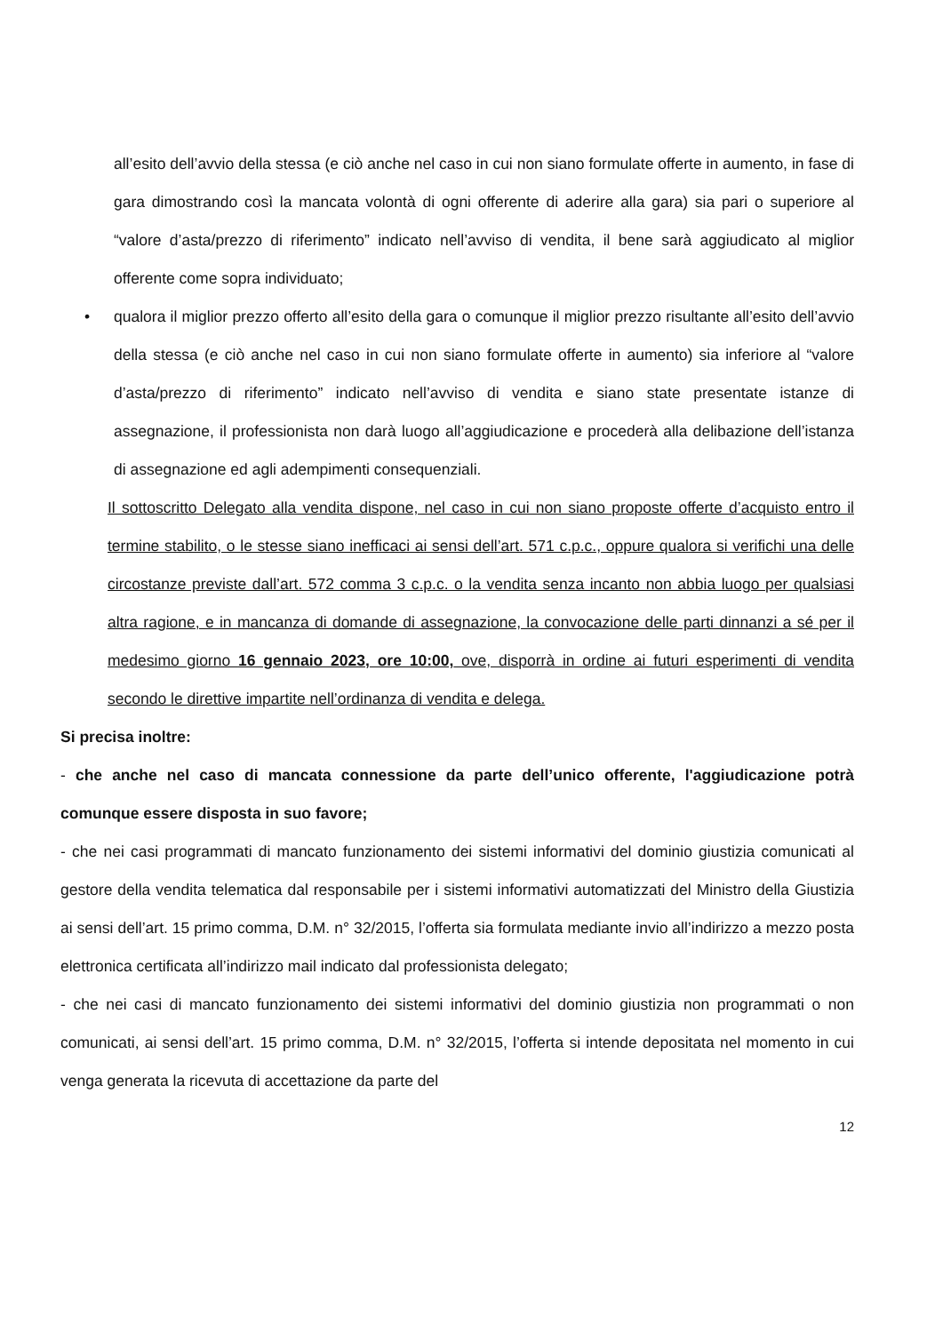all’esito dell’avvio della stessa (e ciò anche nel caso in cui non siano formulate offerte in aumento, in fase di gara dimostrando così la mancata volontà di ogni offerente di aderire alla gara) sia pari o superiore al “valore d’asta/prezzo di riferimento” indicato nell’avviso di vendita, il bene sarà aggiudicato al miglior offerente come sopra individuato;
• qualora il miglior prezzo offerto all’esito della gara o comunque il miglior prezzo risultante all’esito dell’avvio della stessa (e ciò anche nel caso in cui non siano formulate offerte in aumento) sia inferiore al “valore d’asta/prezzo di riferimento” indicato nell’avviso di vendita e siano state presentate istanze di assegnazione, il professionista non darà luogo all’aggiudicazione e procederà alla delibazione dell’istanza di assegnazione ed agli adempimenti consequenziali.
Il sottoscritto Delegato alla vendita dispone, nel caso in cui non siano proposte offerte d’acquisto entro il termine stabilito, o le stesse siano inefficaci ai sensi dell’art. 571 c.p.c., oppure qualora si verifichi una delle circostanze previste dall’art. 572 comma 3 c.p.c. o la vendita senza incanto non abbia luogo per qualsiasi altra ragione, e in mancanza di domande di assegnazione, la convocazione delle parti dinnanzi a sé per il medesimo giorno 16 gennaio 2023, ore 10:00, ove, disporrà in ordine ai futuri esperimenti di vendita secondo le direttive impartite nell’ordinanza di vendita e delega.
Si precisa inoltre:
- che anche nel caso di mancata connessione da parte dell’unico offerente, l'aggiudicazione potrà comunque essere disposta in suo favore;
- che nei casi programmati di mancato funzionamento dei sistemi informativi del dominio giustizia comunicati al gestore della vendita telematica dal responsabile per i sistemi informativi automatizzati del Ministro della Giustizia ai sensi dell’art. 15 primo comma, D.M. n° 32/2015, l’offerta sia formulata mediante invio all’indirizzo a mezzo posta elettronica certificata all’indirizzo mail indicato dal professionista delegato;
- che nei casi di mancato funzionamento dei sistemi informativi del dominio giustizia non programmati o non comunicati, ai sensi dell’art. 15 primo comma, D.M. n° 32/2015, l’offerta si intende depositata nel momento in cui venga generata la ricevuta di accettazione da parte del
12